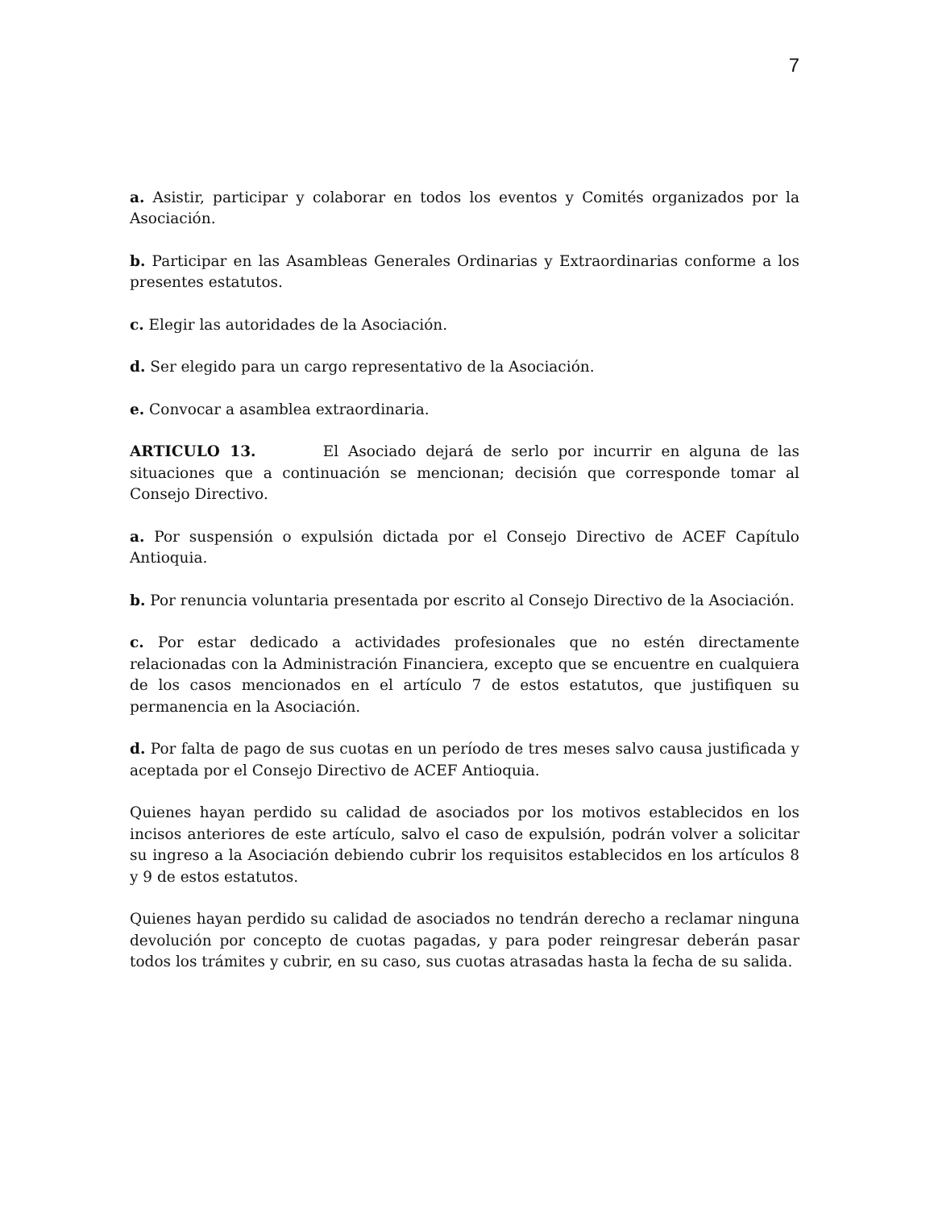7
a. Asistir, participar y colaborar en todos los eventos y Comités organizados por la Asociación.
b. Participar en las Asambleas Generales Ordinarias y Extraordinarias conforme a los presentes estatutos.
c. Elegir las autoridades de la Asociación.
d. Ser elegido para un cargo representativo de la Asociación.
e. Convocar a asamblea extraordinaria.
ARTICULO 13. El Asociado dejará de serlo por incurrir en alguna de las situaciones que a continuación se mencionan; decisión que corresponde tomar al Consejo Directivo.
a. Por suspensión o expulsión dictada por el Consejo Directivo de ACEF Capítulo Antioquia.
b. Por renuncia voluntaria presentada por escrito al Consejo Directivo de la Asociación.
c. Por estar dedicado a actividades profesionales que no estén directamente relacionadas con la Administración Financiera, excepto que se encuentre en cualquiera de los casos mencionados en el artículo 7 de estos estatutos, que justifiquen su permanencia en la Asociación.
d. Por falta de pago de sus cuotas en un período de tres meses salvo causa justificada y aceptada por el Consejo Directivo de ACEF Antioquia.
Quienes hayan perdido su calidad de asociados por los motivos establecidos en los incisos anteriores de este artículo, salvo el caso de expulsión, podrán volver a solicitar su ingreso a la Asociación debiendo cubrir los requisitos establecidos en los artículos 8 y 9 de estos estatutos.
Quienes hayan perdido su calidad de asociados no tendrán derecho a reclamar ninguna devolución por concepto de cuotas pagadas, y para poder reingresar deberán pasar todos los trámites y cubrir, en su caso, sus cuotas atrasadas hasta la fecha de su salida.